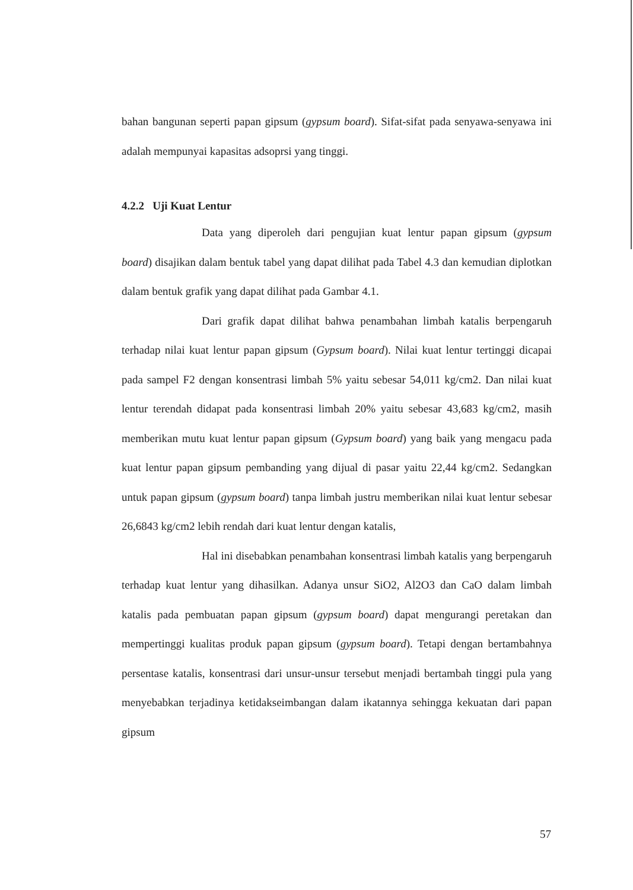bahan bangunan seperti papan gipsum (gypsum board). Sifat-sifat pada senyawa-senyawa ini adalah mempunyai kapasitas adsoprsi yang tinggi.
4.2.2 Uji Kuat Lentur
Data yang diperoleh dari pengujian kuat lentur papan gipsum (gypsum board) disajikan dalam bentuk tabel yang dapat dilihat pada Tabel 4.3 dan kemudian diplotkan dalam bentuk grafik yang dapat dilihat pada Gambar 4.1.
Dari grafik dapat dilihat bahwa penambahan limbah katalis berpengaruh terhadap nilai kuat lentur papan gipsum (Gypsum board). Nilai kuat lentur tertinggi dicapai pada sampel F2 dengan konsentrasi limbah 5% yaitu sebesar 54,011 kg/cm2. Dan nilai kuat lentur terendah didapat pada konsentrasi limbah 20% yaitu sebesar 43,683 kg/cm2, masih memberikan mutu kuat lentur papan gipsum (Gypsum board) yang baik yang mengacu pada kuat lentur papan gipsum pembanding yang dijual di pasar yaitu 22,44 kg/cm2. Sedangkan untuk papan gipsum (gypsum board) tanpa limbah justru memberikan nilai kuat lentur sebesar 26,6843 kg/cm2 lebih rendah dari kuat lentur dengan katalis,
Hal ini disebabkan penambahan konsentrasi limbah katalis yang berpengaruh terhadap kuat lentur yang dihasilkan. Adanya unsur SiO2, Al2O3 dan CaO dalam limbah katalis pada pembuatan papan gipsum (gypsum board) dapat mengurangi peretakan dan mempertinggi kualitas produk papan gipsum (gypsum board). Tetapi dengan bertambahnya persentase katalis, konsentrasi dari unsur-unsur tersebut menjadi bertambah tinggi pula yang menyebabkan terjadinya ketidakseimbangan dalam ikatannya sehingga kekuatan dari papan gipsum
57